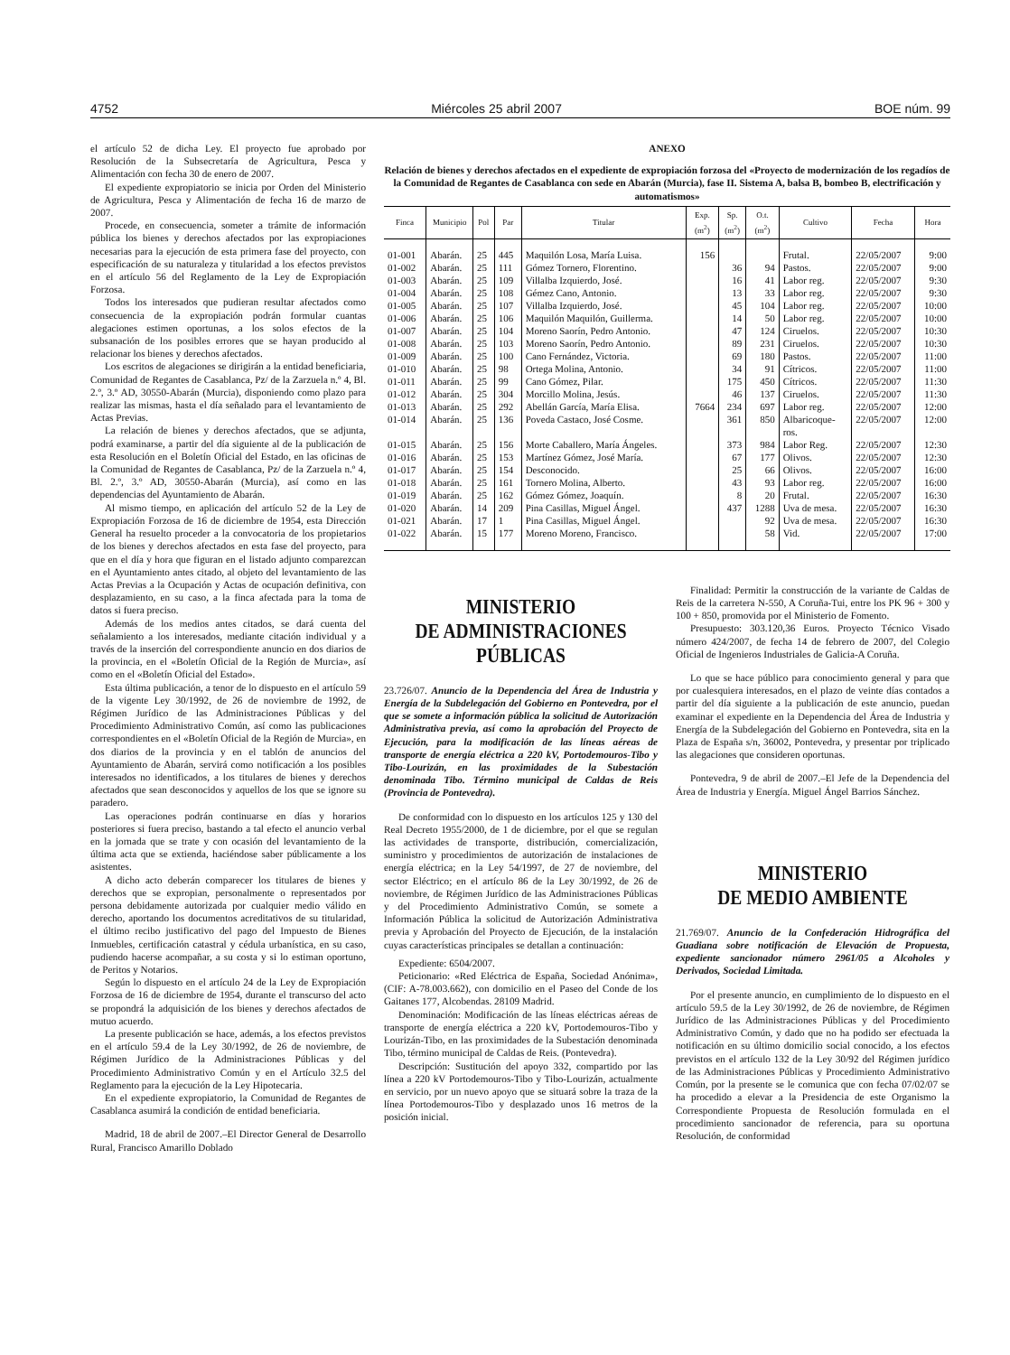4752 Miércoles 25 abril 2007 BOE núm. 99
el artículo 52 de dicha Ley. El proyecto fue aprobado por Resolución de la Subsecretaría de Agricultura, Pesca y Alimentación con fecha 30 de enero de 2007.
El expediente expropiatorio se inicia por Orden del Ministerio de Agricultura, Pesca y Alimentación de fecha 16 de marzo de 2007.
Procede, en consecuencia, someter a trámite de información pública los bienes y derechos afectados por las expropiaciones necesarias para la ejecución de esta primera fase del proyecto, con especificación de su naturaleza y titularidad a los efectos previstos en el artículo 56 del Reglamento de la Ley de Expropiación Forzosa.
Todos los interesados que pudieran resultar afectados como consecuencia de la expropiación podrán formular cuantas alegaciones estimen oportunas, a los solos efectos de la subsanación de los posibles errores que se hayan producido al relacionar los bienes y derechos afectados.
Los escritos de alegaciones se dirigirán a la entidad beneficiaria, Comunidad de Regantes de Casablanca, Pz/ de la Zarzuela n.º 4, Bl. 2.º, 3.º AD, 30550-Abarán (Murcia), disponiendo como plazo para realizar las mismas, hasta el día señalado para el levantamiento de Actas Previas.
La relación de bienes y derechos afectados, que se adjunta, podrá examinarse, a partir del día siguiente al de la publicación de esta Resolución en el Boletín Oficial del Estado, en las oficinas de la Comunidad de Regantes de Casablanca, Pz/ de la Zarzuela n.º 4, Bl. 2.º, 3.º AD, 30550-Abarán (Murcia), así como en las dependencias del Ayuntamiento de Abarán.
Al mismo tiempo, en aplicación del artículo 52 de la Ley de Expropiación Forzosa de 16 de diciembre de 1954, esta Dirección General ha resuelto proceder a la convocatoria de los propietarios de los bienes y derechos afectados en esta fase del proyecto, para que en el día y hora que figuran en el listado adjunto comparezcan en el Ayuntamiento antes citado, al objeto del levantamiento de las Actas Previas a la Ocupación y Actas de ocupación definitiva, con desplazamiento, en su caso, a la finca afectada para la toma de datos si fuera preciso.
Además de los medios antes citados, se dará cuenta del señalamiento a los interesados, mediante citación individual y a través de la inserción del correspondiente anuncio en dos diarios de la provincia, en el «Boletín Oficial de la Región de Murcia», así como en el «Boletín Oficial del Estado».
Esta última publicación, a tenor de lo dispuesto en el artículo 59 de la vigente Ley 30/1992, de 26 de noviembre de 1992, de Régimen Jurídico de las Administraciones Públicas y del Procedimiento Administrativo Común, así como las publicaciones correspondientes en el «Boletín Oficial de la Región de Murcia», en dos diarios de la provincia y en el tablón de anuncios del Ayuntamiento de Abarán, servirá como notificación a los posibles interesados no identificados, a los titulares de bienes y derechos afectados que sean desconocidos y aquellos de los que se ignore su paradero.
Las operaciones podrán continuarse en días y horarios posteriores si fuera preciso, bastando a tal efecto el anuncio verbal en la jornada que se trate y con ocasión del levantamiento de la última acta que se extienda, haciéndose saber públicamente a los asistentes.
A dicho acto deberán comparecer los titulares de bienes y derechos que se expropian, personalmente o representados por persona debidamente autorizada por cualquier medio válido en derecho, aportando los documentos acreditativos de su titularidad, el último recibo justificativo del pago del Impuesto de Bienes Inmuebles, certificación catastral y cédula urbanística, en su caso, pudiendo hacerse acompañar, a su costa y si lo estiman oportuno, de Peritos y Notarios.
Según lo dispuesto en el artículo 24 de la Ley de Expropiación Forzosa de 16 de diciembre de 1954, durante el transcurso del acto se propondrá la adquisición de los bienes y derechos afectados de mutuo acuerdo.
La presente publicación se hace, además, a los efectos previstos en el artículo 59.4 de la Ley 30/1992, de 26 de noviembre, de Régimen Jurídico de la Administraciones Públicas y del Procedimiento Administrativo Común y en el Artículo 32.5 del Reglamento para la ejecución de la Ley Hipotecaria.
En el expediente expropiatorio, la Comunidad de Regantes de Casablanca asumirá la condición de entidad beneficiaria.
Madrid, 18 de abril de 2007.–El Director General de Desarrollo Rural, Francisco Amarillo Doblado
ANEXO
Relación de bienes y derechos afectados en el expediente de expropiación forzosa del «Proyecto de modernización de los regadíos de la Comunidad de Regantes de Casablanca con sede en Abarán (Murcia), fase II. Sistema A, balsa B, bombeo B, electrificación y automatismos»
| Finca | Municipio | Pol | Par | Titular | Exp. (m<sup>2</sup>) | Sp. (m<sup>2</sup>) | O.t. (m<sup>2</sup>) | Cultivo | Fecha | Hora |
| --- | --- | --- | --- | --- | --- | --- | --- | --- | --- | --- |
| 01-001 | Abarán. | 25 | 445 | Maquilón Losa, María Luisa. | 156 | | | Frutal. | 22/05/2007 | 9:00 |
| 01-002 | Abarán. | 25 | 111 | Gómez Tornero, Florentino. | | 36 | 94 | Pastos. | 22/05/2007 | 9:00 |
| 01-003 | Abarán. | 25 | 109 | Villalba Izquierdo, José. | | 16 | 41 | Labor reg. | 22/05/2007 | 9:30 |
| 01-004 | Abarán. | 25 | 108 | Gémez Cano, Antonio. | | 13 | 33 | Labor reg. | 22/05/2007 | 9:30 |
| 01-005 | Abarán. | 25 | 107 | Villalba Izquierdo, José. | | 45 | 104 | Labor reg. | 22/05/2007 | 10:00 |
| 01-006 | Abarán. | 25 | 106 | Maquilón Maquilón, Guillerma. | | 14 | 50 | Labor reg. | 22/05/2007 | 10:00 |
| 01-007 | Abarán. | 25 | 104 | Moreno Saorín, Pedro Antonio. | | 47 | 124 | Ciruelos. | 22/05/2007 | 10:30 |
| 01-008 | Abarán. | 25 | 103 | Moreno Saorín, Pedro Antonio. | | 89 | 231 | Ciruelos. | 22/05/2007 | 10:30 |
| 01-009 | Abarán. | 25 | 100 | Cano Fernández, Victoria. | | 69 | 180 | Pastos. | 22/05/2007 | 11:00 |
| 01-010 | Abarán. | 25 | 98 | Ortega Molina, Antonio. | | 34 | 91 | Cítricos. | 22/05/2007 | 11:00 |
| 01-011 | Abarán. | 25 | 99 | Cano Gómez, Pilar. | | 175 | 450 | Cítricos. | 22/05/2007 | 11:30 |
| 01-012 | Abarán. | 25 | 304 | Morcillo Molina, Jesús. | | 46 | 137 | Ciruelos. | 22/05/2007 | 11:30 |
| 01-013 | Abarán. | 25 | 292 | Abellán García, María Elisa. | 7664 | 234 | 697 | Labor reg. | 22/05/2007 | 12:00 |
| 01-014 | Abarán. | 25 | 136 | Poveda Castaco, José Cosme. | | 361 | 850 | Albaricoque- ros. | 22/05/2007 | 12:00 |
| 01-015 | Abarán. | 25 | 156 | Morte Caballero, María Ángeles. | | 373 | 984 | Labor Reg. | 22/05/2007 | 12:30 |
| 01-016 | Abarán. | 25 | 153 | Martínez Gómez, José María. | | 67 | 177 | Olivos. | 22/05/2007 | 12:30 |
| 01-017 | Abarán. | 25 | 154 | Desconocido. | | 25 | 66 | Olivos. | 22/05/2007 | 16:00 |
| 01-018 | Abarán. | 25 | 161 | Tornero Molina, Alberto. | | 43 | 93 | Labor reg. | 22/05/2007 | 16:00 |
| 01-019 | Abarán. | 25 | 162 | Gómez Gómez, Joaquín. | | 8 | 20 | Frutal. | 22/05/2007 | 16:30 |
| 01-020 | Abarán. | 14 | 209 | Pina Casillas, Miguel Ángel. | | 437 | 1288 | Uva de mesa. | 22/05/2007 | 16:30 |
| 01-021 | Abarán. | 17 | 1 | Pina Casillas, Miguel Ángel. | | | 92 | Uva de mesa. | 22/05/2007 | 16:30 |
| 01-022 | Abarán. | 15 | 177 | Moreno Moreno, Francisco. | | | 58 | Vid. | 22/05/2007 | 17:00 |
MINISTERIO
DE ADMINISTRACIONES
PÚBLICAS
23.726/07. Anuncio de la Dependencia del Área de Industria y Energía de la Subdelegación del Gobierno en Pontevedra, por el que se somete a información pública la solicitud de Autorización Administrativa previa, así como la aprobación del Proyecto de Ejecución, para la modificación de las líneas aéreas de transporte de energía eléctrica a 220 kV, Portodemouros-Tibo y Tibo-Lourizán, en las proximidades de la Subestación denominada Tibo. Término municipal de Caldas de Reis (Provincia de Pontevedra).
De conformidad con lo dispuesto en los artículos 125 y 130 del Real Decreto 1955/2000, de 1 de diciembre, por el que se regulan las actividades de transporte, distribución, comercialización, suministro y procedimientos de autorización de instalaciones de energía eléctrica; en la Ley 54/1997, de 27 de noviembre, del sector Eléctrico; en el artículo 86 de la Ley 30/1992, de 26 de noviembre, de Régimen Jurídico de las Administraciones Públicas y del Procedimiento Administrativo Común, se somete a Información Pública la solicitud de Autorización Administrativa previa y Aprobación del Proyecto de Ejecución, de la instalación cuyas características principales se detallan a continuación:
Expediente: 6504/2007.
Peticionario: «Red Eléctrica de España, Sociedad Anónima», (CIF: A-78.003.662), con domicilio en el Paseo del Conde de los Gaitanes 177, Alcobendas. 28109 Madrid.
Denominación: Modificación de las líneas eléctricas aéreas de transporte de energía eléctrica a 220 kV, Portodemouros-Tibo y Lourizán-Tibo, en las proximidades de la Subestación denominada Tibo, término municipal de Caldas de Reis. (Pontevedra).
Descripción: Sustitución del apoyo 332, compartido por las línea a 220 kV Portodemouros-Tibo y Tibo-Lourizán, actualmente en servicio, por un nuevo apoyo que se situará sobre la traza de la línea Portodemouros-Tibo y desplazado unos 16 metros de la posición inicial.
Finalidad: Permitir la construcción de la variante de Caldas de Reis de la carretera N-550, A Coruña-Tui, entre los PK 96 + 300 y 100 + 850, promovida por el Ministerio de Fomento.
Presupuesto: 303.120,36 Euros. Proyecto Técnico Visado número 424/2007, de fecha 14 de febrero de 2007, del Colegio Oficial de Ingenieros Industriales de Galicia-A Coruña.
Lo que se hace público para conocimiento general y para que por cualesquiera interesados, en el plazo de veinte días contados a partir del día siguiente a la publicación de este anuncio, puedan examinar el expediente en la Dependencia del Área de Industria y Energía de la Subdelegación del Gobierno en Pontevedra, sita en la Plaza de España s/n, 36002, Pontevedra, y presentar por triplicado las alegaciones que consideren oportunas.
Pontevedra, 9 de abril de 2007.–El Jefe de la Dependencia del Área de Industria y Energía. Miguel Ángel Barrios Sánchez.
MINISTERIO
DE MEDIO AMBIENTE
21.769/07. Anuncio de la Confederación Hidrográfica del Guadiana sobre notificación de Elevación de Propuesta, expediente sancionador número 2961/05 a Alcoholes y Derivados, Sociedad Limitada.
Por el presente anuncio, en cumplimiento de lo dispuesto en el artículo 59.5 de la Ley 30/1992, de 26 de noviembre, de Régimen Jurídico de las Administraciones Públicas y del Procedimiento Administrativo Común, y dado que no ha podido ser efectuada la notificación en su último domicilio social conocido, a los efectos previstos en el artículo 132 de la Ley 30/92 del Régimen jurídico de las Administraciones Públicas y Procedimiento Administrativo Común, por la presente se le comunica que con fecha 07/02/07 se ha procedido a elevar a la Presidencia de este Organismo la Correspondiente Propuesta de Resolución formulada en el procedimiento sancionador de referencia, para su oportuna Resolución, de conformidad